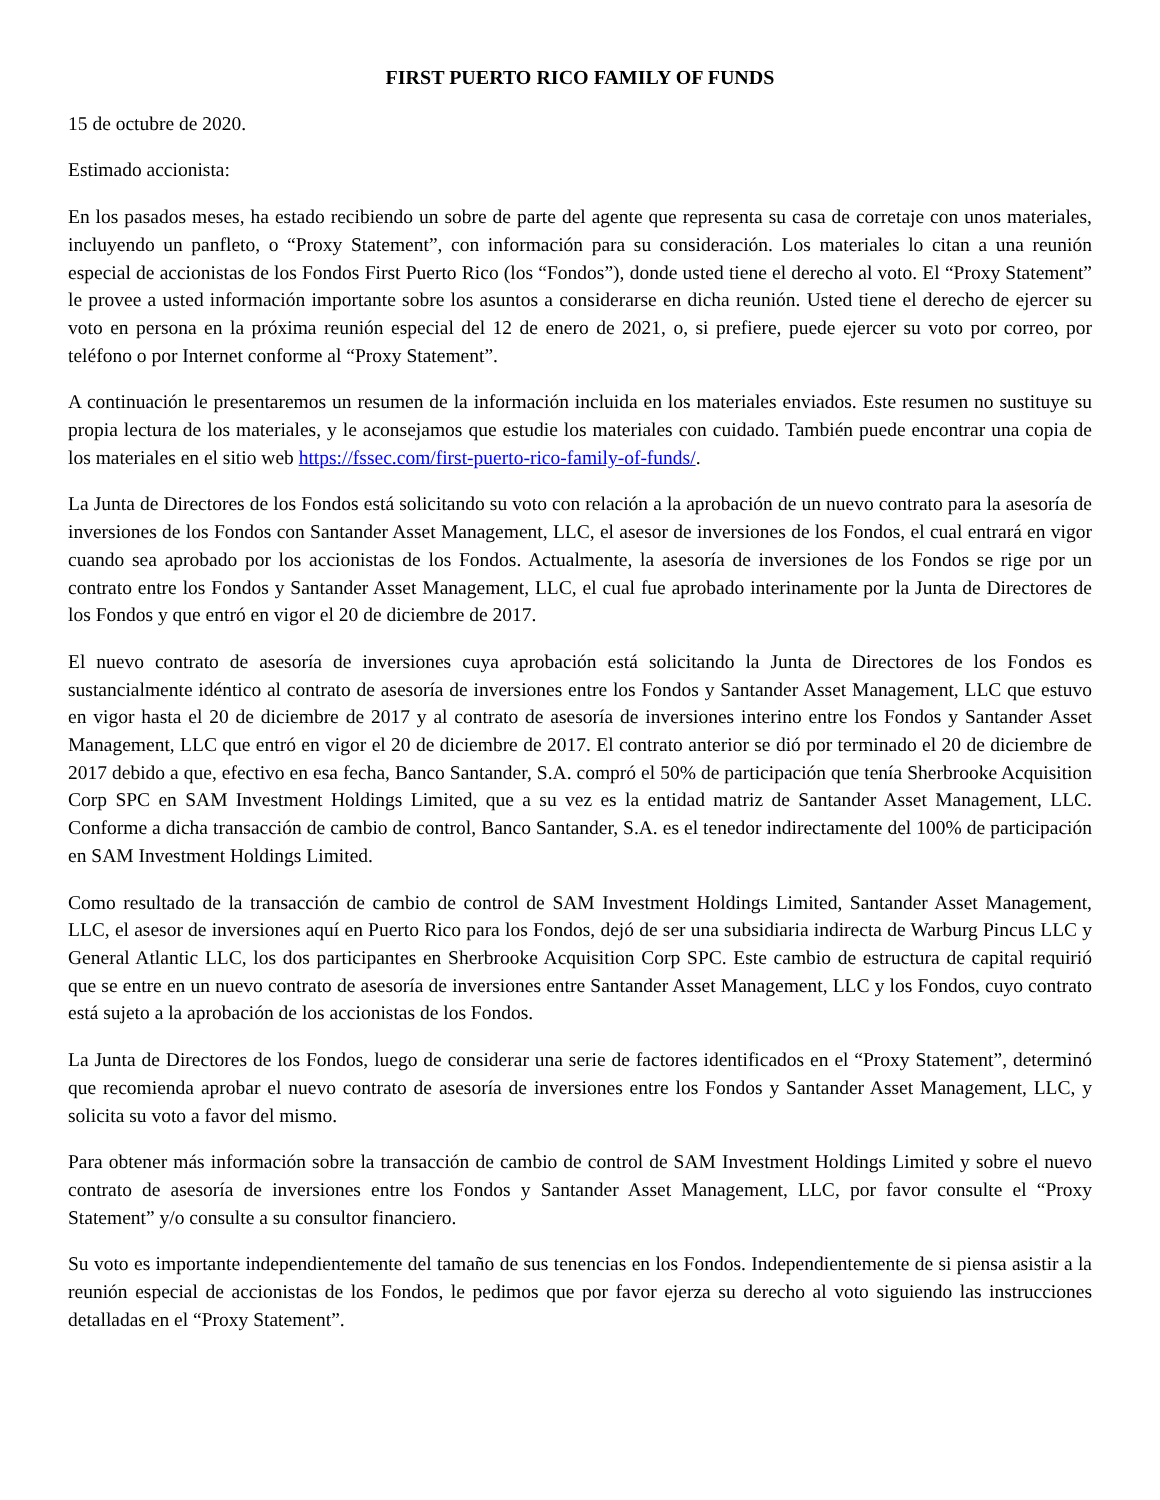FIRST PUERTO RICO FAMILY OF FUNDS
15 de octubre de 2020.
Estimado accionista:
En los pasados meses, ha estado recibiendo un sobre de parte del agente que representa su casa de corretaje con unos materiales, incluyendo un panfleto, o “Proxy Statement”, con información para su consideración. Los materiales lo citan a una reunión especial de accionistas de los Fondos First Puerto Rico (los “Fondos”), donde usted tiene el derecho al voto. El “Proxy Statement” le provee a usted información importante sobre los asuntos a considerarse en dicha reunión. Usted tiene el derecho de ejercer su voto en persona en la próxima reunión especial del 12 de enero de 2021, o, si prefiere, puede ejercer su voto por correo, por teléfono o por Internet conforme al “Proxy Statement”.
A continuación le presentaremos un resumen de la información incluida en los materiales enviados. Este resumen no sustituye su propia lectura de los materiales, y le aconsejamos que estudie los materiales con cuidado. También puede encontrar una copia de los materiales en el sitio web https://fssec.com/first-puerto-rico-family-of-funds/.
La Junta de Directores de los Fondos está solicitando su voto con relación a la aprobación de un nuevo contrato para la asesoría de inversiones de los Fondos con Santander Asset Management, LLC, el asesor de inversiones de los Fondos, el cual entrará en vigor cuando sea aprobado por los accionistas de los Fondos. Actualmente, la asesoría de inversiones de los Fondos se rige por un contrato entre los Fondos y Santander Asset Management, LLC, el cual fue aprobado interinamente por la Junta de Directores de los Fondos y que entró en vigor el 20 de diciembre de 2017.
El nuevo contrato de asesoría de inversiones cuya aprobación está solicitando la Junta de Directores de los Fondos es sustancialmente idéntico al contrato de asesoría de inversiones entre los Fondos y Santander Asset Management, LLC que estuvo en vigor hasta el 20 de diciembre de 2017 y al contrato de asesoría de inversiones interino entre los Fondos y Santander Asset Management, LLC que entró en vigor el 20 de diciembre de 2017. El contrato anterior se dió por terminado el 20 de diciembre de 2017 debido a que, efectivo en esa fecha, Banco Santander, S.A. compró el 50% de participación que tenía Sherbrooke Acquisition Corp SPC en SAM Investment Holdings Limited, que a su vez es la entidad matriz de Santander Asset Management, LLC. Conforme a dicha transacción de cambio de control, Banco Santander, S.A. es el tenedor indirectamente del 100% de participación en SAM Investment Holdings Limited.
Como resultado de la transacción de cambio de control de SAM Investment Holdings Limited, Santander Asset Management, LLC, el asesor de inversiones aquí en Puerto Rico para los Fondos, dejó de ser una subsidiaria indirecta de Warburg Pincus LLC y General Atlantic LLC, los dos participantes en Sherbrooke Acquisition Corp SPC. Este cambio de estructura de capital requirió que se entre en un nuevo contrato de asesoría de inversiones entre Santander Asset Management, LLC y los Fondos, cuyo contrato está sujeto a la aprobación de los accionistas de los Fondos.
La Junta de Directores de los Fondos, luego de considerar una serie de factores identificados en el “Proxy Statement”, determinó que recomienda aprobar el nuevo contrato de asesoría de inversiones entre los Fondos y Santander Asset Management, LLC, y solicita su voto a favor del mismo.
Para obtener más información sobre la transacción de cambio de control de SAM Investment Holdings Limited y sobre el nuevo contrato de asesoría de inversiones entre los Fondos y Santander Asset Management, LLC, por favor consulte el “Proxy Statement” y/o consulte a su consultor financiero.
Su voto es importante independientemente del tamaño de sus tenencias en los Fondos. Independientemente de si piensa asistir a la reunión especial de accionistas de los Fondos, le pedimos que por favor ejerza su derecho al voto siguiendo las instrucciones detalladas en el “Proxy Statement”.